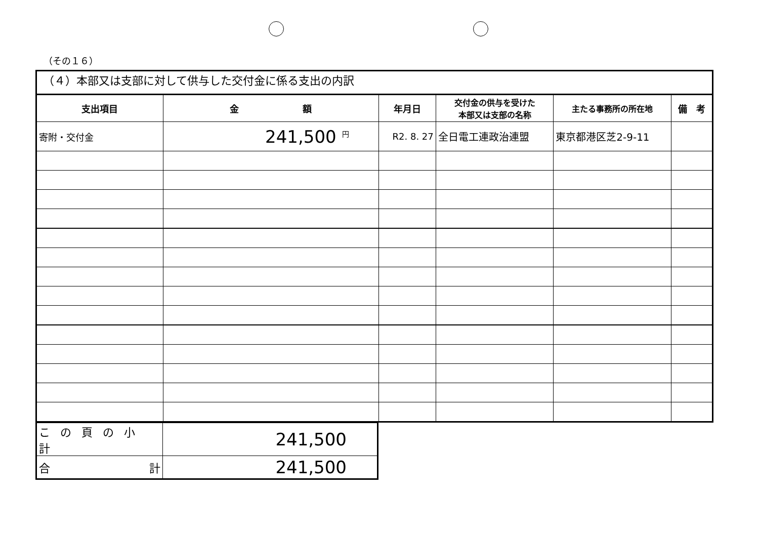（その１６）
（４）本部又は支部に対して供与した交付金に係る支出の内訳
| 支出項目 | 金 額 | 年月日 | 交付金の供与を受けた 本部又は支部の名称 | 主たる事務所の所在地 | 備 考 |
| --- | --- | --- | --- | --- | --- |
| 寄附・交付金 | 241,500 <sup>円</sup> | R2. 8. 27 | 全日電工連政治連盟 | 東京都港区芝2-9-11 | |
| この頁の小計 | 241,500 |
| 合 計 | 241,500 |